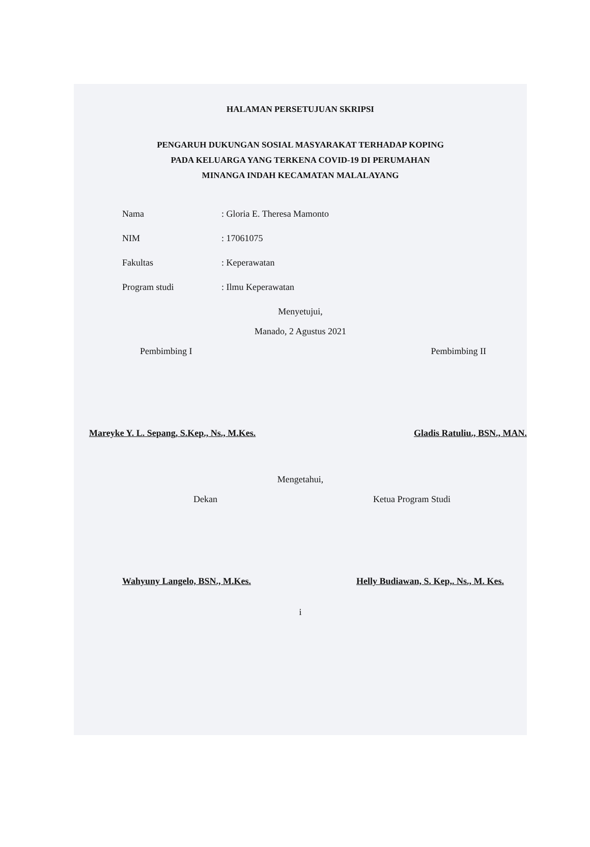HALAMAN PERSETUJUAN SKRIPSI
PENGARUH DUKUNGAN SOSIAL MASYARAKAT TERHADAP KOPING
PADA KELUARGA YANG TERKENA COVID-19 DI PERUMAHAN
MINANGA INDAH KECAMATAN MALALAYANG
Nama: Gloria E. Theresa Mamonto
NIM: 17061075
Fakultas: Keperawatan
Program studi: Ilmu Keperawatan
Menyetujui,
Manado, 2 Agustus 2021
Pembimbing I Pembimbing II
Mareyke Y. L. Sepang, S.Kep., Ns., M.Kes. Gladis Ratuliu., BSN., MAN.
Mengetahui,
Dekan Ketua Program Studi
Wahyuny Langelo, BSN., M.Kes. Helly Budiawan, S. Kep,. Ns., M. Kes.
i